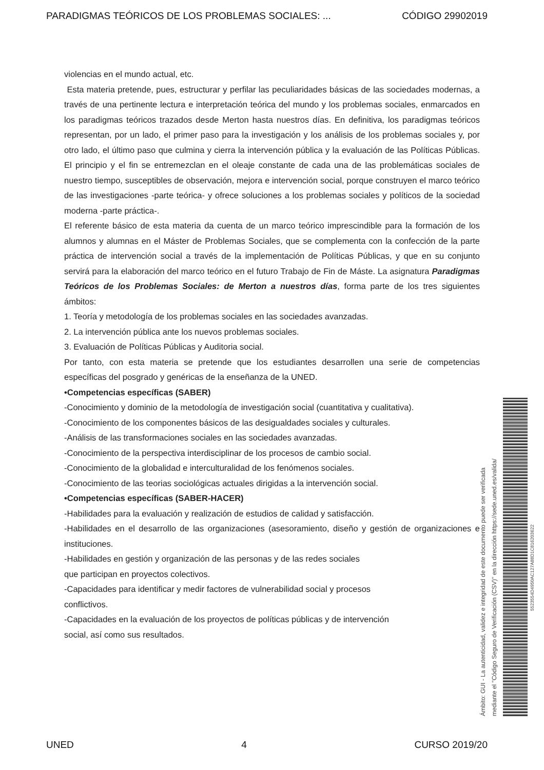PARADIGMAS TEÓRICOS DE LOS PROBLEMAS SOCIALES: ... CÓDIGO 29902019
violencias en el mundo actual, etc.
Esta materia pretende, pues, estructurar y perfilar las peculiaridades básicas de las sociedades modernas, a través de una pertinente lectura e interpretación teórica del mundo y los problemas sociales, enmarcados en los paradigmas teóricos trazados desde Merton hasta nuestros días. En definitiva, los paradigmas teóricos representan, por un lado, el primer paso para la investigación y los análisis de los problemas sociales y, por otro lado, el último paso que culmina y cierra la intervención pública y la evaluación de las Políticas Públicas. El principio y el fin se entremezclan en el oleaje constante de cada una de las problemáticas sociales de nuestro tiempo, susceptibles de observación, mejora e intervención social, porque construyen el marco teórico de las investigaciones -parte teórica- y ofrece soluciones a los problemas sociales y políticos de la sociedad moderna -parte práctica-.
El referente básico de esta materia da cuenta de un marco teórico imprescindible para la formación de los alumnos y alumnas en el Máster de Problemas Sociales, que se complementa con la confección de la parte práctica de intervención social a través de la implementación de Políticas Públicas, y que en su conjunto servirá para la elaboración del marco teórico en el futuro Trabajo de Fin de Máste. La asignatura Paradigmas Teóricos de los Problemas Sociales: de Merton a nuestros días, forma parte de los tres siguientes ámbitos:
1. Teoría y metodología de los problemas sociales en las sociedades avanzadas.
2. La intervención pública ante los nuevos problemas sociales.
3. Evaluación de Políticas Públicas y Auditoria social.
Por tanto, con esta materia se pretende que los estudiantes desarrollen una serie de competencias específicas del posgrado y genéricas de la enseñanza de la UNED.
•Competencias específicas (SABER)
-Conocimiento y dominio de la metodología de investigación social (cuantitativa y cualitativa).
-Conocimiento de los componentes básicos de las desigualdades sociales y culturales.
-Análisis de las transformaciones sociales en las sociedades avanzadas.
-Conocimiento de la perspectiva interdisciplinar de los procesos de cambio social.
-Conocimiento de la globalidad e interculturalidad de los fenómenos sociales.
-Conocimiento de las teorias sociológicas actuales dirigidas a la intervención social.
•Competencias específicas (SABER-HACER)
-Habilidades para la evaluación y realización de estudios de calidad y satisfacción.
-Habilidades en el desarrollo de las organizaciones (asesoramiento, diseño y gestión de organizaciones e instituciones.
-Habilidades en gestión y organización de las personas y de las redes sociales
que participan en proyectos colectivos.
-Capacidades para identificar y medir factores de vulnerabilidad social y procesos
conflictivos.
-Capacidades en la evaluación de los proyectos de políticas públicas y de intervención
social, así como sus resultados.
Ámbito: GUI - La autenticidad, validez e integridad de este documento puede ser verificada
mediante el "Código Seguro de Verificación (CSV)" en la dirección https://sede.uned.es/valida/
5523554D4950AC127A88D1C816203622
UNED 4 CURSO 2019/20